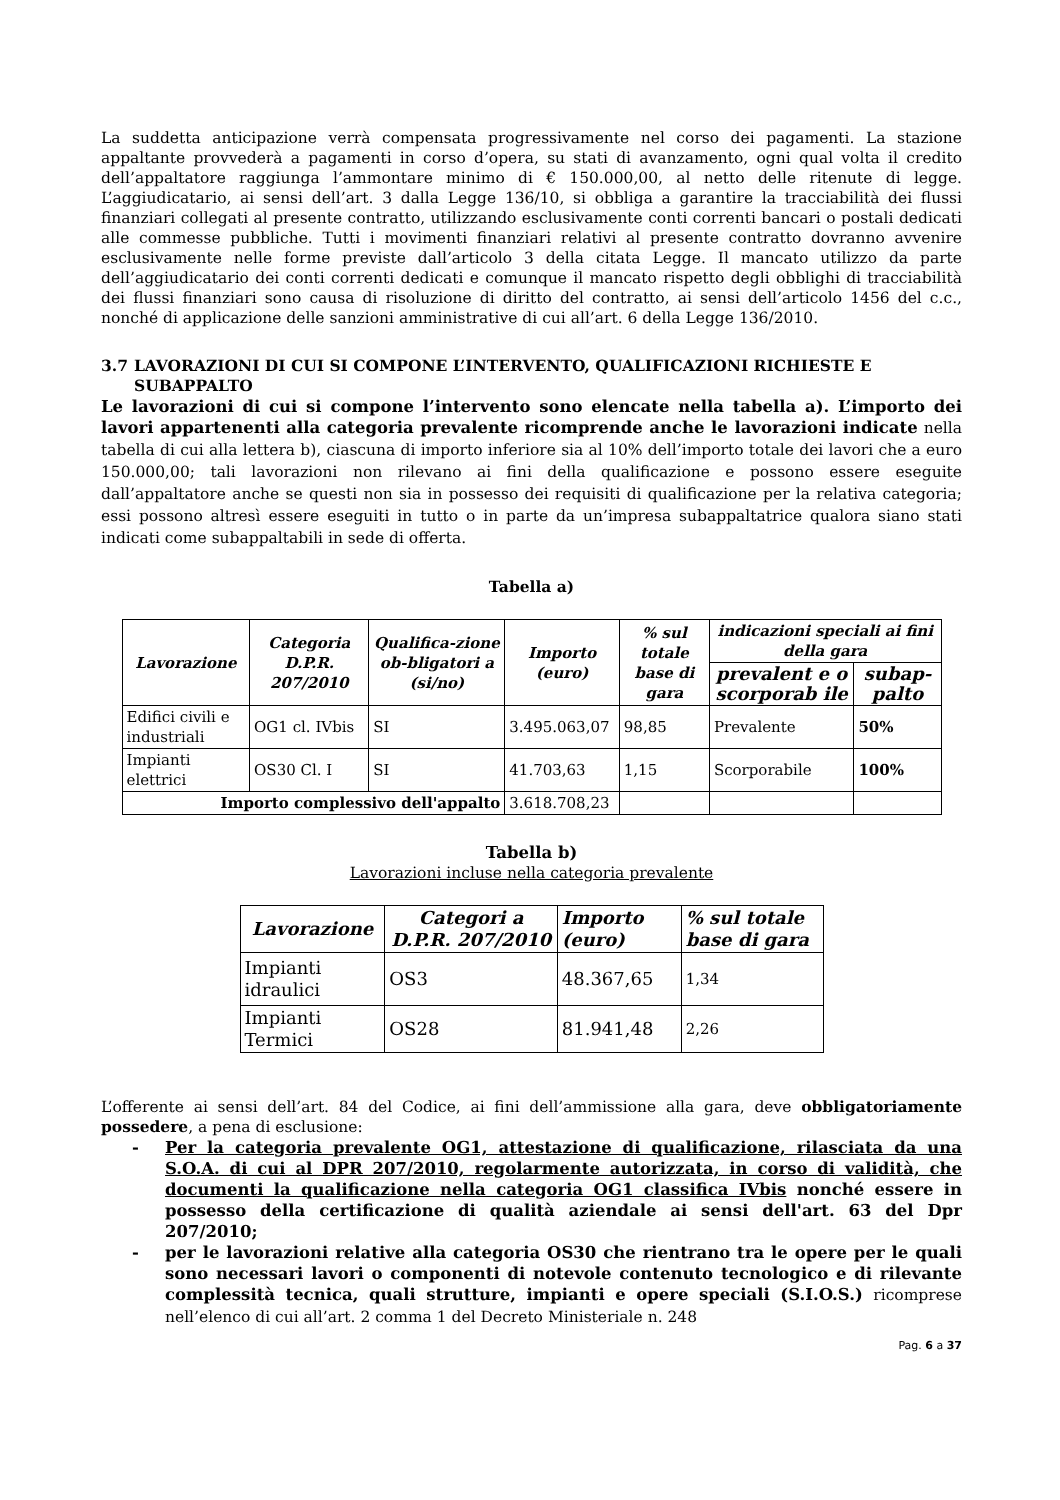La suddetta anticipazione verrà compensata progressivamente nel corso dei pagamenti. La stazione appaltante provvederà a pagamenti in corso d’opera, su stati di avanzamento, ogni qual volta il credito dell’appaltatore raggiunga l’ammontare minimo di € 150.000,00, al netto delle ritenute di legge. L’aggiudicatario, ai sensi dell’art. 3 dalla Legge 136/10, si obbliga a garantire la tracciabilità dei flussi finanziari collegati al presente contratto, utilizzando esclusivamente conti correnti bancari o postali dedicati alle commesse pubbliche. Tutti i movimenti finanziari relativi al presente contratto dovranno avvenire esclusivamente nelle forme previste dall’articolo 3 della citata Legge. Il mancato utilizzo da parte dell’aggiudicatario dei conti correnti dedicati e comunque il mancato rispetto degli obblighi di tracciabilità dei flussi finanziari sono causa di risoluzione di diritto del contratto, ai sensi dell’articolo 1456 del c.c., nonché di applicazione delle sanzioni amministrative di cui all’art. 6 della Legge 136/2010.
3.7 LAVORAZIONI DI CUI SI COMPONE L’INTERVENTO, QUALIFICAZIONI RICHIESTE E SUBAPPALTO
Le lavorazioni di cui si compone l’intervento sono elencate nella tabella a). L’importo dei lavori appartenenti alla categoria prevalente ricomprende anche le lavorazioni indicate nella tabella di cui alla lettera b), ciascuna di importo inferiore sia al 10% dell’importo totale dei lavori che a euro 150.000,00; tali lavorazioni non rilevano ai fini della qualificazione e possono essere eseguite dall’appaltatore anche se questi non sia in possesso dei requisiti di qualificazione per la relativa categoria; essi possono altresì essere eseguiti in tutto o in parte da un’impresa subappaltatrice qualora siano stati indicati come subappaltabili in sede di offerta.
Tabella a)
| Lavorazione | Categoria D.P.R. 207/2010 | Qualifica-zione ob-bligatori a (si/no) | Importo (euro) | % sul totale base di gara | indicazioni speciali ai fini della gara | |
| --- | --- | --- | --- | --- | --- | --- |
| | | | | | prevalent e o scorporab ile | subap-palto |
| Edifici civili e industriali | OG1 cl. IVbis | SI | 3.495.063,07 | 98,85 | Prevalente | 50% |
| Impianti elettrici | OS30 Cl. I | SI | 41.703,63 | 1,15 | Scorporabile | 100% |
| Importo complessivo dell'appalto | | | 3.618.708,23 | | | |
Tabella b)
Lavorazioni incluse nella categoria prevalente
| Lavorazione | Categori a D.P.R. 207/2010 | Importo (euro) | % sul totale base di gara |
| --- | --- | --- | --- |
| Impianti idraulici | OS3 | 48.367,65 | 1,34 |
| Impianti Termici | OS28 | 81.941,48 | 2,26 |
L’offerente ai sensi dell’art. 84 del Codice, ai fini dell’ammissione alla gara, deve obbligatoriamente possedere, a pena di esclusione:
- Per la categoria prevalente OG1, attestazione di qualificazione, rilasciata da una S.O.A. di cui al DPR 207/2010, regolarmente autorizzata, in corso di validità, che documenti la qualificazione nella categoria OG1 classifica IVbis nonché essere in possesso della certificazione di qualità aziendale ai sensi dell'art. 63 del Dpr 207/2010;
- per le lavorazioni relative alla categoria OS30 che rientrano tra le opere per le quali sono necessari lavori o componenti di notevole contenuto tecnologico e di rilevante complessità tecnica, quali strutture, impianti e opere speciali (S.I.O.S.) ricomprese nell’elenco di cui all’art. 2 comma 1 del Decreto Ministeriale n. 248
Pag. 6 a 37